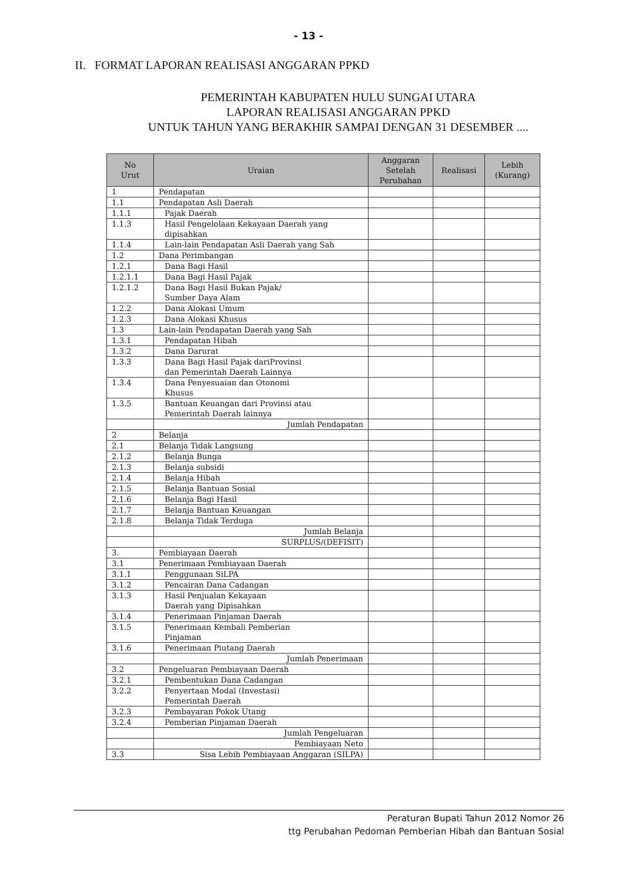- 13 -
II. FORMAT LAPORAN REALISASI ANGGARAN PPKD
PEMERINTAH KABUPATEN HULU SUNGAI UTARA
LAPORAN REALISASI ANGGARAN PPKD
UNTUK TAHUN YANG BERAKHIR SAMPAI DENGAN 31 DESEMBER ....
| No Urut | Uraian | Anggaran Setelah Perubahan | Realisasi | Lebih (Kurang) |
| --- | --- | --- | --- | --- |
| 1 | Pendapatan | | | |
| 1.1 | Pendapatan Asli Daerah | | | |
| 1.1.1 | Pajak Daerah | | | |
| 1.1.3 | Hasil Pengelolaan Kekayaan Daerah yang dipisahkan | | | |
| 1.1.4 | Lain-lain Pendapatan Asli Daerah yang Sah | | | |
| 1.2 | Dana Perimbangan | | | |
| 1.2.1 | Dana Bagi Hasil | | | |
| 1.2.1.1 | Dana Bagi Hasil Pajak | | | |
| 1.2.1.2 | Dana Bagi Hasil Bukan Pajak/ Sumber Daya Alam | | | |
| 1.2.2 | Dana Alokasi Umum | | | |
| 1.2.3 | Dana Alokasi Khusus | | | |
| 1.3 | Lain-lain Pendapatan Daerah yang Sah | | | |
| 1.3.1 | Pendapatan Hibah | | | |
| 1.3.2 | Dana Darurat | | | |
| 1.3.3 | Dana Bagi Hasil Pajak dariProvinsi dan Pemerintah Daerah Lainnya | | | |
| 1.3.4 | Dana Penyesuaian dan Otonomi Khusus | | | |
| 1.3.5 | Bantuan Keuangan dari Provinsi atau Pemerintah Daerah lainnya | | | |
| | Jumlah Pendapatan | | | |
| 2 | Belanja | | | |
| 2.1 | Belanja Tidak Langsung | | | |
| 2.1.2 | Belanja Bunga | | | |
| 2.1.3 | Belanja subsidi | | | |
| 2.1.4 | Belanja Hibah | | | |
| 2.1.5 | Belanja Bantuan Sosial | | | |
| 2.1.6 | Belanja Bagi Hasil | | | |
| 2.1.7 | Belanja Bantuan Keuangan | | | |
| 2.1.8 | Belanja Tidak Terduga | | | |
| | Jumlah Belanja | | | |
| | SURPLUS/(DEFISIT) | | | |
| 3. | Pembiayaan Daerah | | | |
| 3.1 | Penerimaan Pembiayaan Daerah | | | |
| 3.1.1 | Penggunaan SiLPA | | | |
| 3.1.2 | Pencairan Dana Cadangan | | | |
| 3.1.3 | Hasil Penjualan Kekayaan Daerah yang Dipisahkan | | | |
| 3.1.4 | Penerimaan Pinjaman Daerah | | | |
| 3.1.5 | Penerimaan Kembali Pemberian Pinjaman | | | |
| 3.1.6 | Penerimaan Piutang Daerah | | | |
| | Jumlah Penerimaan | | | |
| 3.2 | Pengeluaran Pembiayaan Daerah | | | |
| 3.2.1 | Pembentukan Dana Cadangan | | | |
| 3.2.2 | Penyertaan Modal (Investasi) Pemerintah Daerah | | | |
| 3.2.3 | Pembayaran Pokok Utang | | | |
| 3.2.4 | Pemberian Pinjaman Daerah | | | |
| | Jumlah Pengeluaran | | | |
| | Pembiayaan Neto | | | |
| 3.3 | Sisa Lebih Pembiayaan Anggaran (SILPA) | | | |
Peraturan Bupati Tahun 2012 Nomor 26
ttg Perubahan Pedoman Pemberian Hibah dan Bantuan Sosial